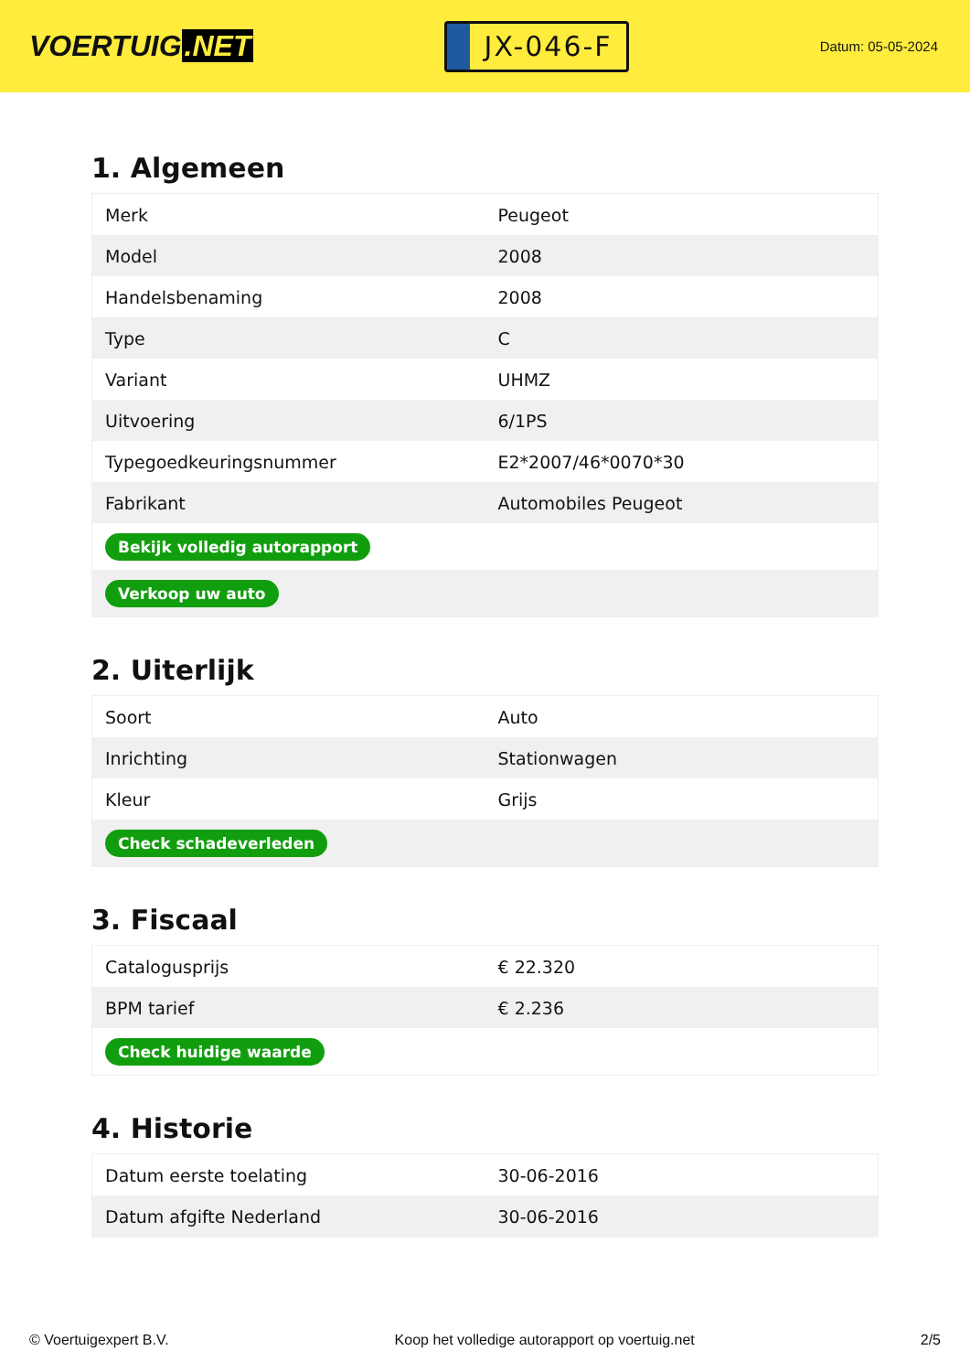VOERTUIG.NET
JX-046-F
Datum: 05-05-2024
1. Algemeen
| Merk | Peugeot |
| Model | 2008 |
| Handelsbenaming | 2008 |
| Type | C |
| Variant | UHMZ |
| Uitvoering | 6/1PS |
| Typegoedkeuringsnummer | E2*2007/46*0070*30 |
| Fabrikant | Automobiles Peugeot |
| Bekijk volledig autorapport | |
| Verkoop uw auto | |
2. Uiterlijk
| Soort | Auto |
| Inrichting | Stationwagen |
| Kleur | Grijs |
| Check schadeverleden | |
3. Fiscaal
| Catalogusprijs | € 22.320 |
| BPM tarief | € 2.236 |
| Check huidige waarde | |
4. Historie
| Datum eerste toelating | 30-06-2016 |
| Datum afgifte Nederland | 30-06-2016 |
© Voertuigexpert B.V. Koop het volledige autorapport op voertuig.net 2/5